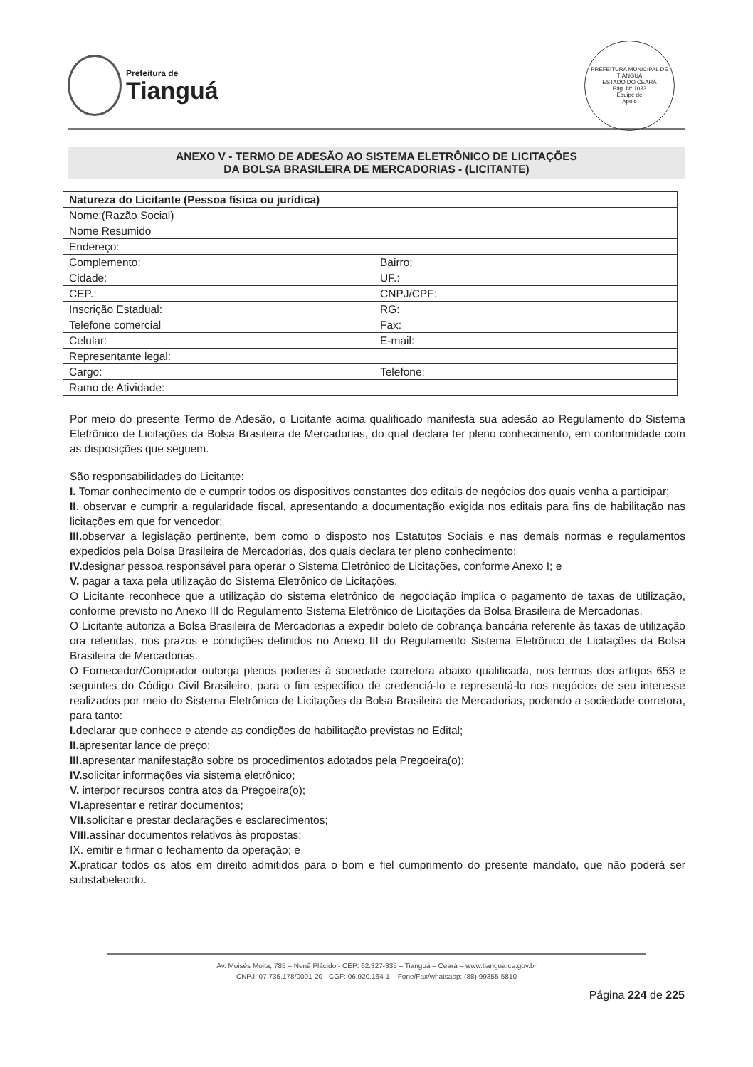Prefeitura de
Tianguá
PREFEITURA MUNICIPAL DE TIANGUÁ
ESTADO DO CEARÁ
Pág. Nº 1033
Equipe de
Apoio
ANEXO V - TERMO DE ADESÃO AO SISTEMA ELETRÔNICO DE LICITAÇÕES
DA BOLSA BRASILEIRA DE MERCADORIAS - (LICITANTE)
| Natureza do Licitante (Pessoa física ou jurídica) | |
| Nome:(Razão Social) | |
| Nome Resumido | |
| Endereço: | |
| Complemento: | Bairro: |
| Cidade: | UF.: |
| CEP.: | CNPJ/CPF: |
| Inscrição Estadual: | RG: |
| Telefone comercial | Fax: |
| Celular: | E-mail: |
| Representante legal: | |
| Cargo: | Telefone: |
| Ramo de Atividade: | |
Por meio do presente Termo de Adesão, o Licitante acima qualificado manifesta sua adesão ao Regulamento do Sistema Eletrônico de Licitações da Bolsa Brasileira de Mercadorias, do qual declara ter pleno conhecimento, em conformidade com as disposições que seguem.
São responsabilidades do Licitante:
I. Tomar conhecimento de e cumprir todos os dispositivos constantes dos editais de negócios dos quais venha a participar;
II. observar e cumprir a regularidade fiscal, apresentando a documentação exigida nos editais para fins de habilitação nas licitações em que for vencedor;
III. observar a legislação pertinente, bem como o disposto nos Estatutos Sociais e nas demais normas e regulamentos expedidos pela Bolsa Brasileira de Mercadorias, dos quais declara ter pleno conhecimento;
IV. designar pessoa responsável para operar o Sistema Eletrônico de Licitações, conforme Anexo I; e
V. pagar a taxa pela utilização do Sistema Eletrônico de Licitações.
O Licitante reconhece que a utilização do sistema eletrônico de negociação implica o pagamento de taxas de utilização, conforme previsto no Anexo III do Regulamento Sistema Eletrônico de Licitações da Bolsa Brasileira de Mercadorias.
O Licitante autoriza a Bolsa Brasileira de Mercadorias a expedir boleto de cobrança bancária referente às taxas de utilização ora referidas, nos prazos e condições definidos no Anexo III do Regulamento Sistema Eletrônico de Licitações da Bolsa Brasileira de Mercadorias.
O Fornecedor/Comprador outorga plenos poderes à sociedade corretora abaixo qualificada, nos termos dos artigos 653 e seguintes do Código Civil Brasileiro, para o fim específico de credenciá-lo e representá-lo nos negócios de seu interesse realizados por meio do Sistema Eletrônico de Licitações da Bolsa Brasileira de Mercadorias, podendo a sociedade corretora, para tanto:
I. declarar que conhece e atende as condições de habilitação previstas no Edital;
II. apresentar lance de preço;
III. apresentar manifestação sobre os procedimentos adotados pela Pregoeira(o);
IV. solicitar informações via sistema eletrônico;
V. interpor recursos contra atos da Pregoeira(o);
VI. apresentar e retirar documentos;
VII. solicitar e prestar declarações e esclarecimentos;
VIII. assinar documentos relativos às propostas;
IX. emitir e firmar o fechamento da operação; e
X. praticar todos os atos em direito admitidos para o bom e fiel cumprimento do presente mandato, que não poderá ser substabelecido.
Av. Moisés Moita, 785 – Nenê Plácido - CEP: 62.327-335 – Tianguá – Ceará – www.tiangua.ce.gov.br
CNPJ: 07.735.178/0001-20 - CGF: 06.920.164-1 – Fone/Fax/whatsapp: (88) 99355-5810
Página 224 de 225